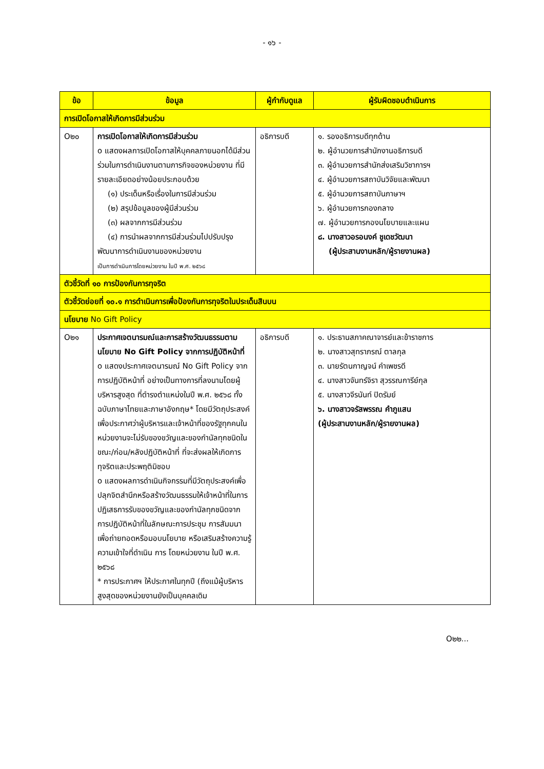- ๑๖ -
| ข้อ | ข้อมูล | ผู้กำกับดูแล | ผู้รับผิดชอบดำเนินการ |
| --- | --- | --- | --- |
| การเปิดโอกาสให้เกิดการมีส่วนร่วม | | | |
| O๒๐ | การเปิดโอกาสให้เกิดการมีส่วนร่วม o แสดงผลการเปิดโอกาสให้บุคคลภายนอกได้มีส่วนร่วมในการดำเนินงานตามภารกิจของหน่วยงาน ที่มีรายละเอียดอย่างน้อยประกอบด้วย (๑) ประเด็นหรือเรื่องในการมีส่วนร่วม (๒) สรุปข้อมูลของผู้มีส่วนร่วม (๓) ผลจากการมีส่วนร่วม (๔) การนำผลจากการมีส่วนร่วมไปปรับปรุง พัฒนาการดำเนินงานของหน่วยงาน เป็นการดำเนินการโดยหน่วยงาน ในปี พ.ศ. ๒๕๖๘ | อธิการบดี | ๑. รองอธิการบดีทุกด้าน ๒. ผู้อำนวยการสำนักงานอธิการบดี ๓. ผู้อำนวยการสำนักส่งเสริมวิชาการฯ ๔. ผู้อำนวยการสถาบันวิจัยและพัฒนา ๕. ผู้อำนวยการสถาบันภาษาฯ ๖. ผู้อำนวยการกองกลาง ๗. ผู้อำนวยการกองนโยบายและแผน ๘. นางสาวอรอนงค์ ชูเดชวัฒนา (ผู้ประสานงานหลัก/ผู้รายงานผล) |
| ตัวชี้วัดที่ ๑๐ การป้องกันการทุจริต | | | |
| ตัวชี้วัดย่อยที่ ๑๐.๑ การดำเนินการเพื่อป้องกันการทุจริตในประเด็นสินบน | | | |
| นโยบาย No Gift Policy | | | |
| O๒๑ | ประกาศเจตนารมณ์และการสร้างวัฒนธรรมตามนโยบาย No Gift Policy จากการปฏิบัติหน้าที่ o แสดงประกาศเจตนารมณ์ No Gift Policy จากการปฏิบัติหน้าที่ อย่างเป็นทางการที่ลงนามโดยผู้บริหารสูงสุด ที่ดำรงตำแหน่งในปี พ.ศ. ๒๕๖๘ ทั้งฉบับภาษาไทยและภาษาอังกฤษ* โดยมีวัตถุประสงค์เพื่อประกาศว่าผู้บริหารและเจ้าหน้าที่ของรัฐทุกคนในหน่วยงานจะไม่รับของขวัญและของกำนัลทุกชนิดในขณะ/ก่อน/หลังปฏิบัติหน้าที่ ที่จะส่งผลให้เกิดการทุจริตและประพฤติมิชอบ o แสดงผลการดำเนินกิจกรรมที่มีวัตถุประสงค์เพื่อปลุกจิตสำนึกหรือสร้างวัฒนธรรมให้เจ้าหน้าที่ในการปฏิเสธการรับของขวัญและของกำนัลทุกชนิดจากการปฏิบัติหน้าที่ในลักษณะการประชุม การสัมมนา เพื่อถ่ายทอดหรือมอบนโยบาย หรือเสริมสร้างความรู้ความเข้าใจที่ดำเนิน การ โดยหน่วยงาน ในปี พ.ศ. ๒๕๖๘ * การประกาศฯ ให้ประกาศในทุกปี (ถึงแม้ผู้บริหารสูงสุดของหน่วยงานยังเป็นบุคคลเดิม | อธิการบดี | ๑. ประธานสภาคณาจารย์และข้าราชการ ๒. นางสาวสุทราภรณ์ ตาลกุล ๓. นายรัตนกาญจน์ คำเพชรดี ๔. นางสาวจันทร์จิรา สุวรรณการีย์กุล ๕. นางสาวจีรนันท์ ปิดรัมย์ ๖. นางสาวจรัสพรรณ คำภูแสน (ผู้ประสานงานหลัก/ผู้รายงานผล) |
O๒๒...